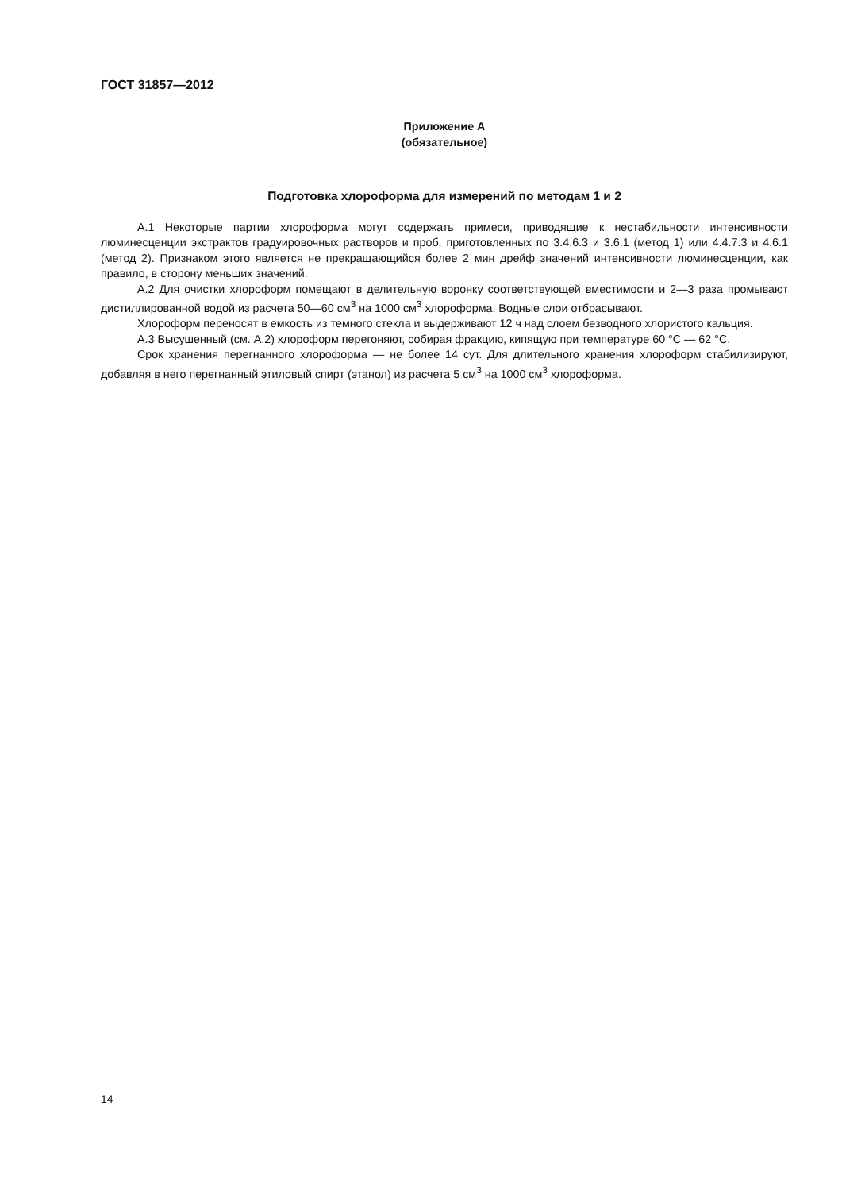ГОСТ 31857—2012
Приложение А
(обязательное)
Подготовка хлороформа для измерений по методам 1 и 2
А.1 Некоторые партии хлороформа могут содержать примеси, приводящие к нестабильности интенсивности люминесценции экстрактов градуировочных растворов и проб, приготовленных по 3.4.6.3 и 3.6.1 (метод 1) или 4.4.7.3 и 4.6.1 (метод 2). Признаком этого является не прекращающийся более 2 мин дрейф значений интенсивности люминесценции, как правило, в сторону меньших значений.
А.2 Для очистки хлороформ помещают в делительную воронку соответствующей вместимости и 2—3 раза промывают дистиллированной водой из расчета 50—60 см<sup>3</sup> на 1000 см<sup>3</sup> хлороформа. Водные слои отбрасывают.
Хлороформ переносят в емкость из темного стекла и выдерживают 12 ч над слоем безводного хлористого кальция.
А.3 Высушенный (см. А.2) хлороформ перегоняют, собирая фракцию, кипящую при температуре 60 °С — 62 °С.
Срок хранения перегнанного хлороформа — не более 14 сут. Для длительного хранения хлороформ стабилизируют, добавляя в него перегнанный этиловый спирт (этанол) из расчета 5 см<sup>3</sup> на 1000 см<sup>3</sup> хлороформа.
14